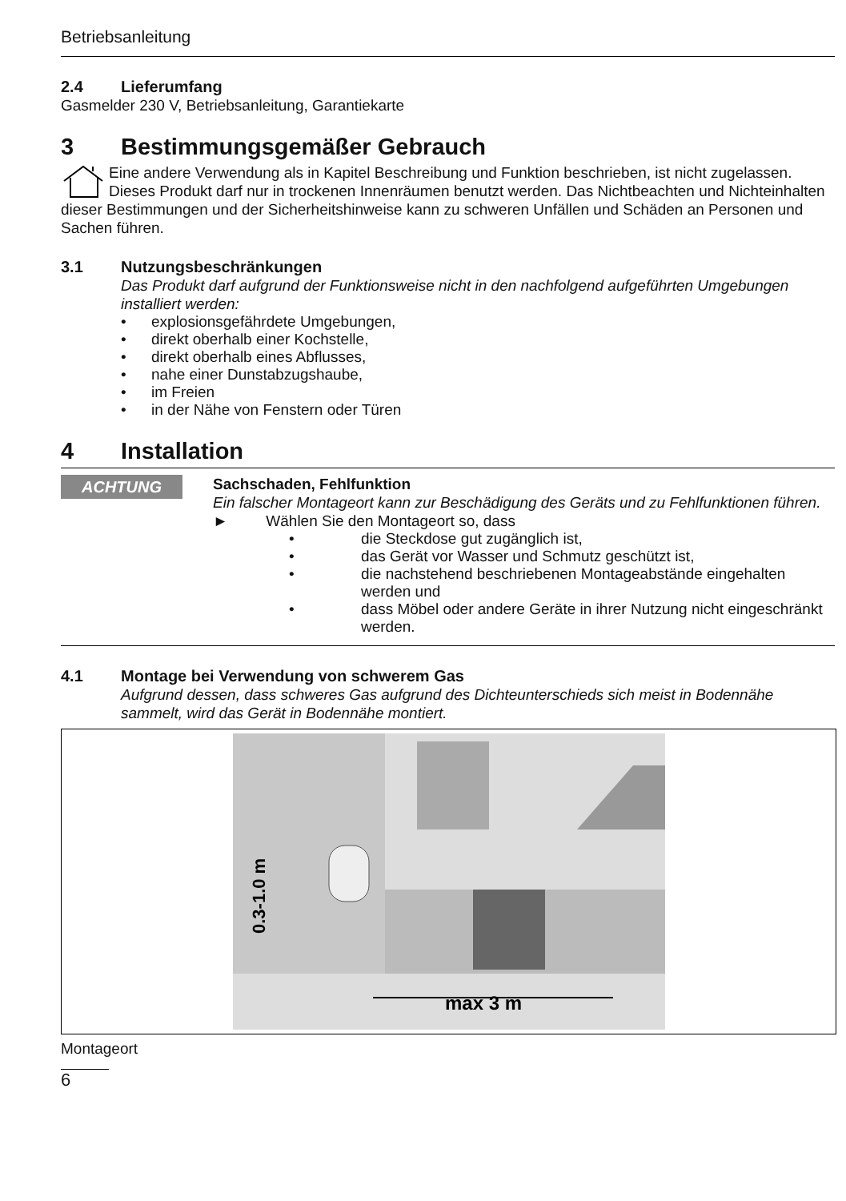Betriebsanleitung
2.4 Lieferumfang
Gasmelder 230 V, Betriebsanleitung, Garantiekarte
3 Bestimmungsgemäßer Gebrauch
Eine andere Verwendung als in Kapitel Beschreibung und Funktion beschrieben, ist nicht zugelassen. Dieses Produkt darf nur in trockenen Innenräumen benutzt werden. Das Nichtbeachten und Nichteinhalten dieser Bestimmungen und der Sicherheitshinweise kann zu schweren Unfällen und Schäden an Personen und Sachen führen.
3.1 Nutzungsbeschränkungen
Das Produkt darf aufgrund der Funktionsweise nicht in den nachfolgend aufgeführten Umgebungen installiert werden:
• explosionsgefährdete Umgebungen,
• direkt oberhalb einer Kochstelle,
• direkt oberhalb eines Abflusses,
• nahe einer Dunstabzugshaube,
• im Freien
• in der Nähe von Fenstern oder Türen
4 Installation
ACHTUNG
Sachschaden, Fehlfunktion
Ein falscher Montageort kann zur Beschädigung des Geräts und zu Fehlfunktionen führen.
► Wählen Sie den Montageort so, dass
• die Steckdose gut zugänglich ist,
• das Gerät vor Wasser und Schmutz geschützt ist,
• die nachstehend beschriebenen Montageabstände eingehalten werden und
• dass Möbel oder andere Geräte in ihrer Nutzung nicht eingeschränkt werden.
4.1 Montage bei Verwendung von schwerem Gas
Aufgrund dessen, dass schweres Gas aufgrund des Dichteunterschieds sich meist in Bodennähe sammelt, wird das Gerät in Bodennähe montiert.
0.3-1.0 m
max 3 m
Montageort
6